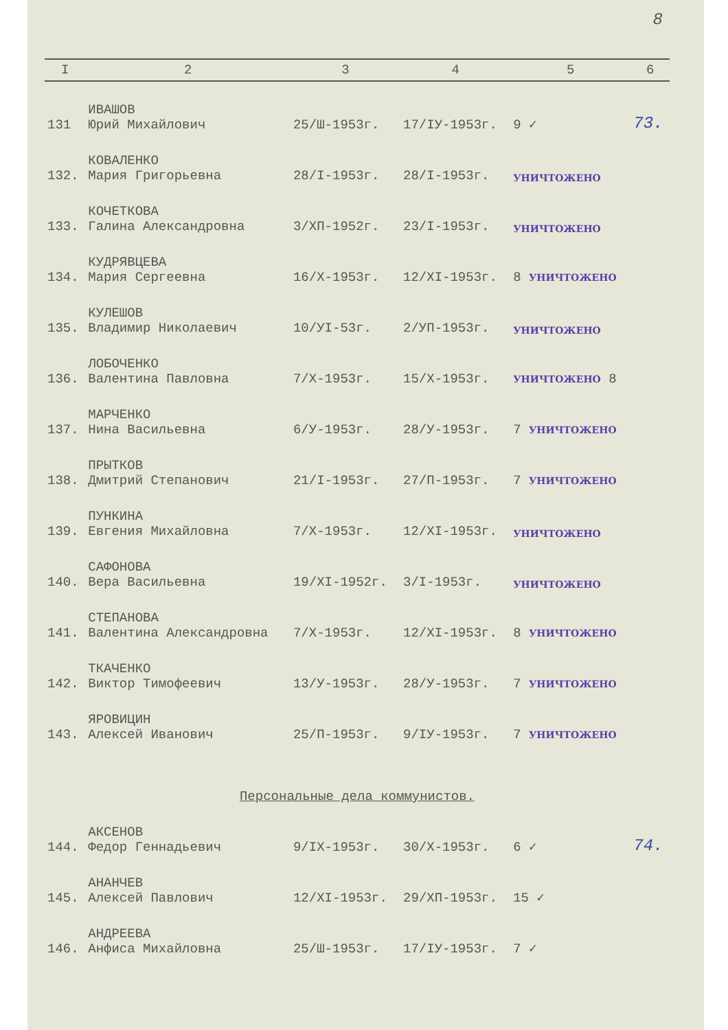8
| I | 2 | 3 | 4 | 5 | 6 |
| --- | --- | --- | --- | --- | --- |
| 131 | ИВАШОВ Юрий Михайлович | 25/Ш-1953г. | 17/IУ-1953г. | 9 ✓ | 73. |
| 132. | КОВАЛЕНКО Мария Григорьевна | 28/I-1953г. | 28/I-1953г. | УНИЧТОЖЕНО | |
| 133. | КОЧЕТКОВА Галина Александровна | 3/ХП-1952г. | 23/I-1953г. | УНИЧТОЖЕНО | |
| 134. | КУДРЯВЦЕВА Мария Сергеевна | 16/Х-1953г. | 12/ХI-1953г. | 8 УНИЧТОЖЕНО | |
| 135. | КУЛЕШОВ Владимир Николаевич | 10/УI-53г. | 2/УП-1953г. | УНИЧТОЖЕНО | |
| 136. | ЛОБОЧЕНКО Валентина Павловна | 7/Х-1953г. | 15/Х-1953г. | УНИЧТОЖЕНО 8 | |
| 137. | МАРЧЕНКО Нина Васильевна | 6/У-1953г. | 28/У-1953г. | 7 УНИЧТОЖЕНО | |
| 138. | ПРЫТКОВ Дмитрий Степанович | 21/I-1953г. | 27/П-1953г. | 7 УНИЧТОЖЕНО | |
| 139. | ПУНКИНА Евгения Михайловна | 7/Х-1953г. | 12/ХI-1953г. | УНИЧТОЖЕНО | |
| 140. | САФОНОВА Вера Васильевна | 19/ХI-1952г. | 3/I-1953г. | УНИЧТОЖЕНО | |
| 141. | СТЕПАНОВА Валентина Александровна | 7/Х-1953г. | 12/ХI-1953г. | 8 УНИЧТОЖЕНО | |
| 142. | ТКАЧЕНКО Виктор Тимофеевич | 13/У-1953г. | 28/У-1953г. | 7 УНИЧТОЖЕНО | |
| 143. | ЯРОВИЦИН Алексей Иванович | 25/П-1953г. | 9/IУ-1953г. | 7 УНИЧТОЖЕНО | |
| Персональные дела коммунистов. | | | | | |
| 144. | АКСЕНОВ Федор Геннадьевич | 9/IХ-1953г. | 30/Х-1953г. | 6 ✓ | 74. |
| 145. | АНАНЧЕВ Алексей Павлович | 12/ХI-1953г. | 29/ХП-1953г. | 15 ✓ | |
| 146. | АНДРЕЕВА Анфиса Михайловна | 25/Ш-1953г. | 17/IУ-1953г. | 7 ✓ | |